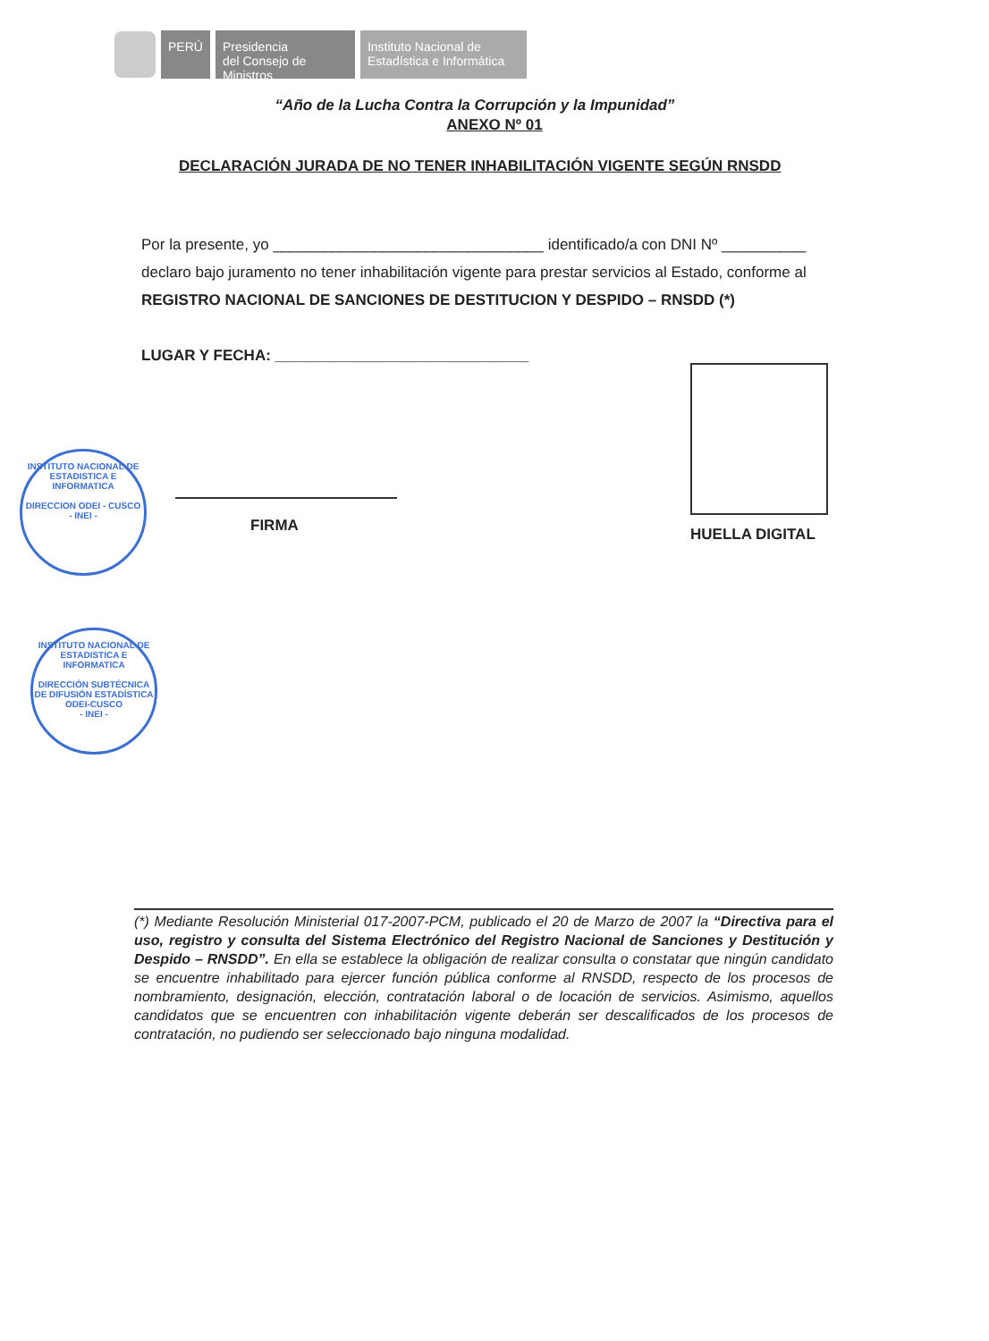PERÚ
Presidencia
del Consejo de Ministros
Instituto Nacional de
Estadística e Informática
“Año de la Lucha Contra la Corrupción y la Impunidad”
ANEXO Nº 01
DECLARACIÓN JURADA DE NO TENER INHABILITACIÓN VIGENTE SEGÚN RNSDD
Por la presente, yo ________________________________ identificado/a con DNI Nº __________
declaro bajo juramento no tener inhabilitación vigente para prestar servicios al Estado, conforme al
REGISTRO NACIONAL DE SANCIONES DE DESTITUCION Y DESPIDO – RNSDD (*)
LUGAR Y FECHA: ______________________________
INSTITUTO NACIONAL DE ESTADISTICA E INFORMATICA
DIRECCION ODEI - CUSCO
- INEI -
FIRMA HUELLA DIGITAL
INSTITUTO NACIONAL DE ESTADISTICA E INFORMATICA
DIRECCIÓN SUBTÉCNICA DE DIFUSIÓN ESTADÍSTICA ODEI-CUSCO
- INEI -
(*) Mediante Resolución Ministerial 017-2007-PCM, publicado el 20 de Marzo de 2007 la “Directiva para el uso, registro y consulta del Sistema Electrónico del Registro Nacional de Sanciones y Destitución y Despido – RNSDD”. En ella se establece la obligación de realizar consulta o constatar que ningún candidato se encuentre inhabilitado para ejercer función pública conforme al RNSDD, respecto de los procesos de nombramiento, designación, elección, contratación laboral o de locación de servicios. Asimismo, aquellos candidatos que se encuentren con inhabilitación vigente deberán ser descalificados de los procesos de contratación, no pudiendo ser seleccionado bajo ninguna modalidad.